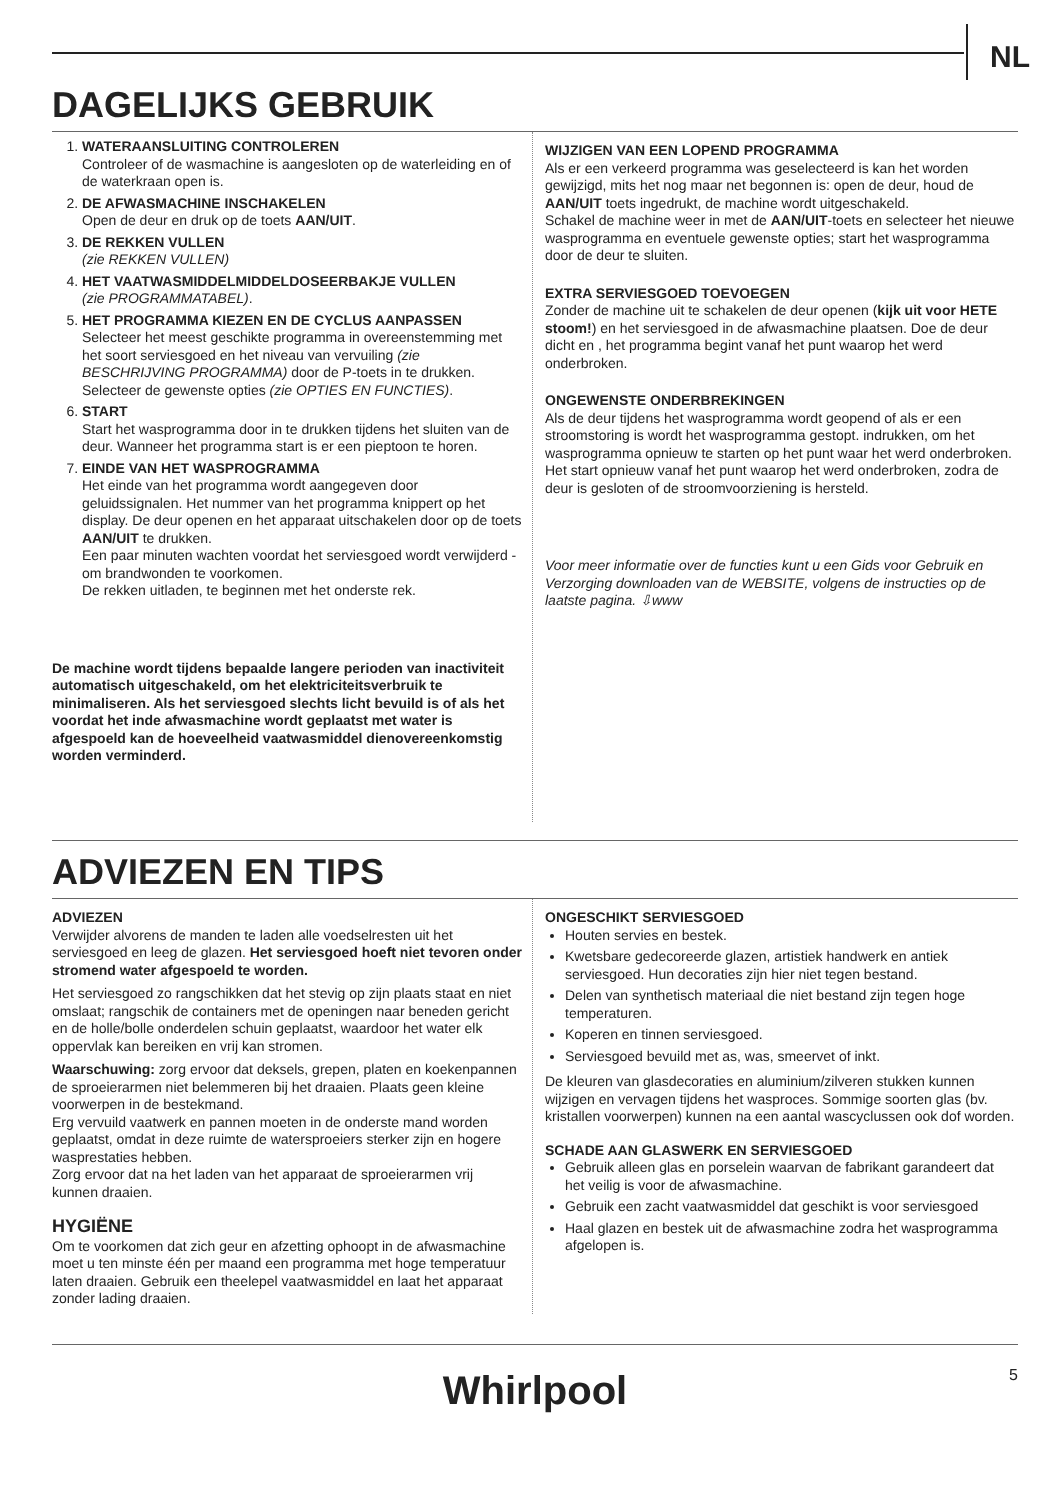NL
DAGELIJKS GEBRUIK
1. WATERAANSLUITING CONTROLEREN
Controleer of de wasmachine is aangesloten op de waterleiding en of de waterkraan open is.
2. DE AFWASMACHINE INSCHAKELEN
Open de deur en druk op de toets AAN/UIT.
3. DE REKKEN VULLEN
(zie REKKEN VULLEN)
4. HET VAATWASMIDDELMIDDELDOSEERBAKJE VULLEN
(zie PROGRAMMATABEL).
5. HET PROGRAMMA KIEZEN EN DE CYCLUS AANPASSEN
Selecteer het meest geschikte programma in overeenstemming met het soort serviesgoed en het niveau van vervuiling (zie BESCHRIJVING PROGRAMMA) door de P-toets in te drukken. Selecteer de gewenste opties (zie OPTIES EN FUNCTIES).
6. START
Start het wasprogramma door in te drukken tijdens het sluiten van de deur. Wanneer het programma start is er een pieptoon te horen.
7. EINDE VAN HET WASPROGRAMMA
Het einde van het programma wordt aangegeven door geluidssignalen. Het nummer van het programma knippert op het display. De deur openen en het apparaat uitschakelen door op de toets AAN/UIT te drukken.
Een paar minuten wachten voordat het serviesgoed wordt verwijderd - om brandwonden te voorkomen.
De rekken uitladen, te beginnen met het onderste rek.
De machine wordt tijdens bepaalde langere perioden van inactiviteit automatisch uitgeschakeld, om het elektriciteitsverbruik te minimaliseren. Als het serviesgoed slechts licht bevuild is of als het voordat het inde afwasmachine wordt geplaatst met water is afgespoeld kan de hoeveelheid vaatwasmiddel dienovereenkomstig worden verminderd.
WIJZIGEN VAN EEN LOPEND PROGRAMMA
Als er een verkeerd programma was geselecteerd is kan het worden gewijzigd, mits het nog maar net begonnen is: open de deur, houd de AAN/UIT toets ingedrukt, de machine wordt uitgeschakeld.
Schakel de machine weer in met de AAN/UIT-toets en selecteer het nieuwe wasprogramma en eventuele gewenste opties; start het wasprogramma door de deur te sluiten.
EXTRA SERVIESGOED TOEVOEGEN
Zonder de machine uit te schakelen de deur openen (kijk uit voor HETE stoom!) en het serviesgoed in de afwasmachine plaatsen. Doe de deur dicht en , het programma begint vanaf het punt waarop het werd onderbroken.
ONGEWENSTE ONDERBREKINGEN
Als de deur tijdens het wasprogramma wordt geopend of als er een stroomstoring is wordt het wasprogramma gestopt. indrukken, om het wasprogramma opnieuw te starten op het punt waar het werd onderbroken. Het start opnieuw vanaf het punt waarop het werd onderbroken, zodra de deur is gesloten of de stroomvoorziening is hersteld.
Voor meer informatie over de functies kunt u een Gids voor Gebruik en Verzorging downloaden van de WEBSITE, volgens de instructies op de laatste pagina. ⇩www
ADVIEZEN EN TIPS
ADVIEZEN
Verwijder alvorens de manden te laden alle voedselresten uit het serviesgoed en leeg de glazen. Het serviesgoed hoeft niet tevoren onder stromend water afgespoeld te worden.
Het serviesgoed zo rangschikken dat het stevig op zijn plaats staat en niet omslaat; rangschik de containers met de openingen naar beneden gericht en de holle/bolle onderdelen schuin geplaatst, waardoor het water elk oppervlak kan bereiken en vrij kan stromen.
Waarschuwing: zorg ervoor dat deksels, grepen, platen en koekenpannen de sproeierarmen niet belemmeren bij het draaien. Plaats geen kleine voorwerpen in de bestekmand.
Erg vervuild vaatwerk en pannen moeten in de onderste mand worden geplaatst, omdat in deze ruimte de watersproeiers sterker zijn en hogere wasprestaties hebben.
Zorg ervoor dat na het laden van het apparaat de sproeierarmen vrij kunnen draaien.
HYGIËNE
Om te voorkomen dat zich geur en afzetting ophoopt in de afwasmachine moet u ten minste één per maand een programma met hoge temperatuur laten draaien. Gebruik een theelepel vaatwasmiddel en laat het apparaat zonder lading draaien.
ONGESCHIKT SERVIESGOED
Houten servies en bestek.
Kwetsbare gedecoreerde glazen, artistiek handwerk en antiek serviesgoed. Hun decoraties zijn hier niet tegen bestand.
Delen van synthetisch materiaal die niet bestand zijn tegen hoge temperaturen.
Koperen en tinnen serviesgoed.
Serviesgoed bevuild met as, was, smeervet of inkt.
De kleuren van glasdecoraties en aluminium/zilveren stukken kunnen wijzigen en vervagen tijdens het wasproces. Sommige soorten glas (bv. kristallen voorwerpen) kunnen na een aantal wascyclussen ook dof worden.
SCHADE AAN GLASWERK EN SERVIESGOED
Gebruik alleen glas en porselein waarvan de fabrikant garandeert dat het veilig is voor de afwasmachine.
Gebruik een zacht vaatwasmiddel dat geschikt is voor serviesgoed
Haal glazen en bestek uit de afwasmachine zodra het wasprogramma afgelopen is.
Whirlpool
5